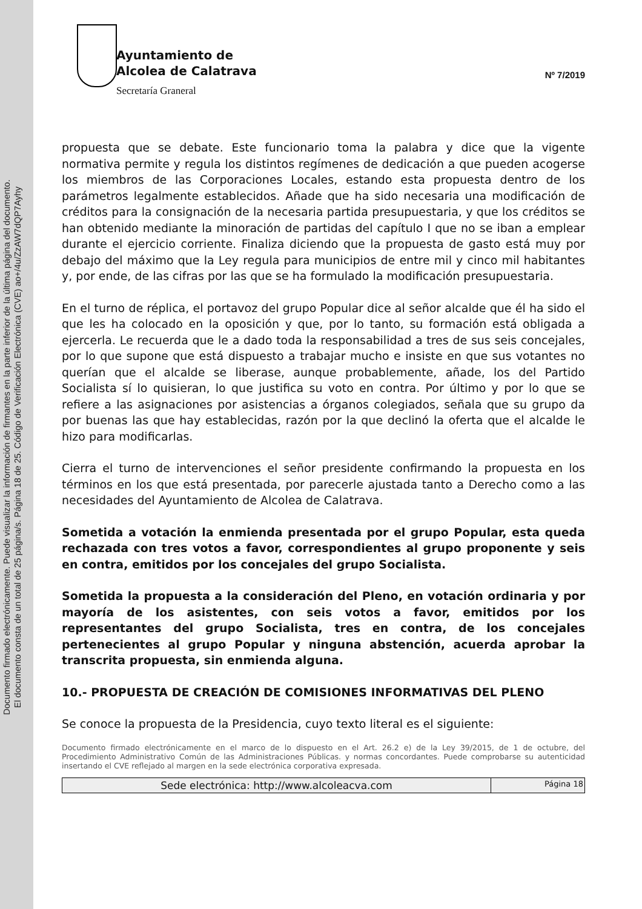Documento firmado electrónicamente. Puede visualizar la información de firmantes en la parte inferior de la última página del documento.
El documento consta de un total de 25 página/s. Página 18 de 25. Código de Verificación Electrónica (CVE) ao+/4u/ZzAW7dQP7Ayhy
Ayuntamiento de
Alcolea de Calatrava
Secretaría Graneral
Nº 7/2019
propuesta que se debate. Este funcionario toma la palabra y dice que la vigente normativa permite y regula los distintos regímenes de dedicación a que pueden acogerse los miembros de las Corporaciones Locales, estando esta propuesta dentro de los parámetros legalmente establecidos. Añade que ha sido necesaria una modificación de créditos para la consignación de la necesaria partida presupuestaria, y que los créditos se han obtenido mediante la minoración de partidas del capítulo I que no se iban a emplear durante el ejercicio corriente. Finaliza diciendo que la propuesta de gasto está muy por debajo del máximo que la Ley regula para municipios de entre mil y cinco mil habitantes y, por ende, de las cifras por las que se ha formulado la modificación presupuestaria.
En el turno de réplica, el portavoz del grupo Popular dice al señor alcalde que él ha sido el que les ha colocado en la oposición y que, por lo tanto, su formación está obligada a ejercerla. Le recuerda que le a dado toda la responsabilidad a tres de sus seis concejales, por lo que supone que está dispuesto a trabajar mucho e insiste en que sus votantes no querían que el alcalde se liberase, aunque probablemente, añade, los del Partido Socialista sí lo quisieran, lo que justifica su voto en contra. Por último y por lo que se refiere a las asignaciones por asistencias a órganos colegiados, señala que su grupo da por buenas las que hay establecidas, razón por la que declinó la oferta que el alcalde le hizo para modificarlas.
Cierra el turno de intervenciones el señor presidente confirmando la propuesta en los términos en los que está presentada, por parecerle ajustada tanto a Derecho como a las necesidades del Ayuntamiento de Alcolea de Calatrava.
Sometida a votación la enmienda presentada por el grupo Popular, esta queda rechazada con tres votos a favor, correspondientes al grupo proponente y seis en contra, emitidos por los concejales del grupo Socialista.
Sometida la propuesta a la consideración del Pleno, en votación ordinaria y por mayoría de los asistentes, con seis votos a favor, emitidos por los representantes del grupo Socialista, tres en contra, de los concejales pertenecientes al grupo Popular y ninguna abstención, acuerda aprobar la transcrita propuesta, sin enmienda alguna.
10.- PROPUESTA DE CREACIÓN DE COMISIONES INFORMATIVAS DEL PLENO
Se conoce la propuesta de la Presidencia, cuyo texto literal es el siguiente:
Documento firmado electrónicamente en el marco de lo dispuesto en el Art. 26.2 e) de la Ley 39/2015, de 1 de octubre, del Procedimiento Administrativo Común de las Administraciones Públicas. y normas concordantes. Puede comprobarse su autenticidad insertando el CVE reflejado al margen en la sede electrónica corporativa expresada.
| Sede electrónica: http://www.alcoleacva.com | Página 18 |